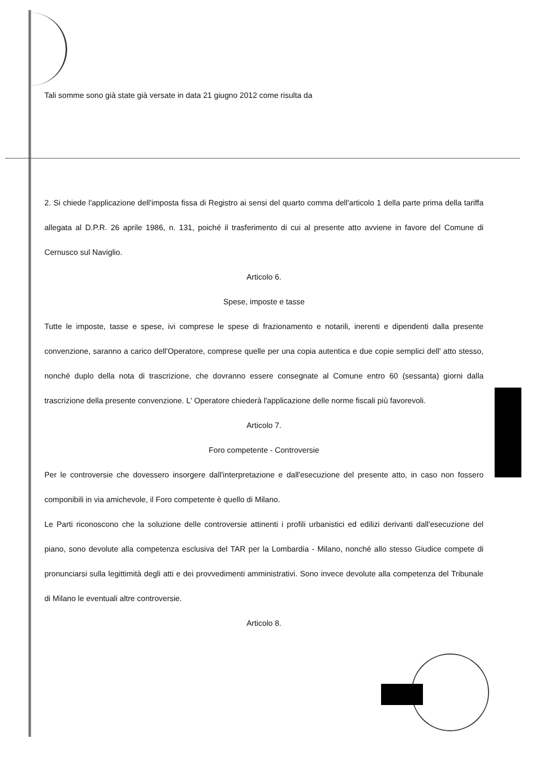Tali somme sono già state già versate in data 21 giugno 2012 come risulta da
2. Si chiede l'applicazione dell'imposta fissa di Registro ai sensi del quarto comma dell'articolo 1 della parte prima della tariffa allegata al D.P.R. 26 aprile 1986, n. 131, poiché il trasferimento di cui al presente atto avviene in favore del Comune di Cernusco sul Naviglio.
Articolo 6.
Spese, imposte e tasse
Tutte le imposte, tasse e spese, ivi comprese le spese di frazionamento e notarili, inerenti e dipendenti dalla presente convenzione, saranno a carico dell'Operatore, comprese quelle per una copia autentica e due copie semplici dell' atto stesso, nonché duplo della nota di trascrizione, che dovranno essere consegnate al Comune entro 60 (sessanta) giorni dalla trascrizione della presente convenzione. L' Operatore chiederà l'applicazione delle norme fiscali più favorevoli.
Articolo 7.
Foro competente - Controversie
Per le controversie che dovessero insorgere dall'interpretazione e dall'esecuzione del presente atto, in caso non fossero componibili in via amichevole, il Foro competente è quello di Milano.
Le Parti riconoscono che la soluzione delle controversie attinenti i profili urbanistici ed edilizi derivanti dall'esecuzione del piano, sono devolute alla competenza esclusiva del TAR per la Lombardia - Milano, nonché allo stesso Giudice compete di pronunciarsi sulla legittimità degli atti e dei provvedimenti amministrativi. Sono invece devolute alla competenza del Tribunale di Milano le eventuali altre controversie.
Articolo 8.